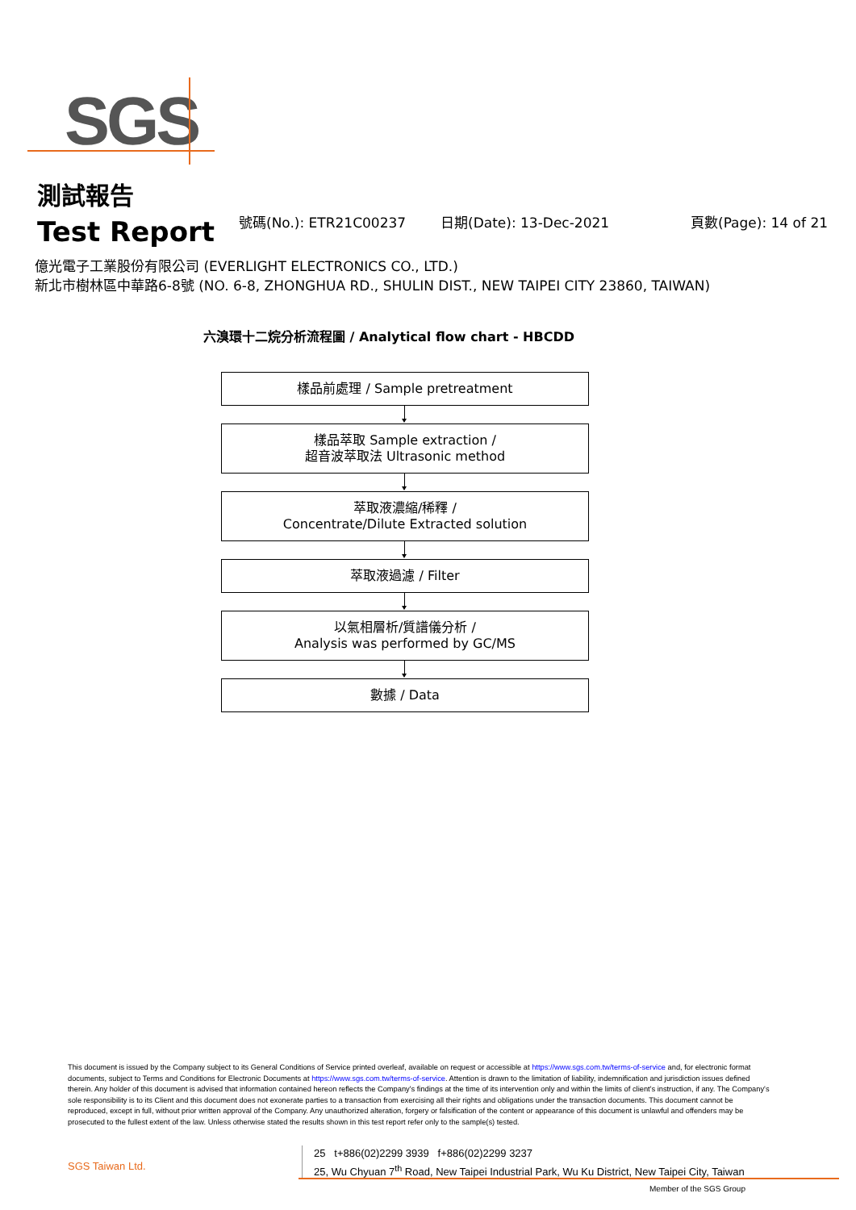SGS
測試報告
Test Report
號碼(No.): ETR21C00237 日期(Date): 13-Dec-2021 頁數(Page): 14 of 21
億光電子工業股份有限公司 (EVERLIGHT ELECTRONICS CO., LTD.)
新北市樹林區中華路6-8號 (NO. 6-8, ZHONGHUA RD., SHULIN DIST., NEW TAIPEI CITY 23860, TAIWAN)
六溴環十二烷分析流程圖 / Analytical flow chart - HBCDD
樣品前處理 / Sample pretreatment
樣品萃取 Sample extraction /
超音波萃取法 Ultrasonic method
萃取液濃縮/稀釋 /
Concentrate/Dilute Extracted solution
萃取液過濾 / Filter
以氣相層析/質譜儀分析 /
Analysis was performed by GC/MS
數據 / Data
This document is issued by the Company subject to its General Conditions of Service printed overleaf, available on request or accessible at https://www.sgs.com.tw/terms-of-service and, for electronic format documents, subject to Terms and Conditions for Electronic Documents at https://www.sgs.com.tw/terms-of-service. Attention is drawn to the limitation of liability, indemnification and jurisdiction issues defined therein. Any holder of this document is advised that information contained hereon reflects the Company's findings at the time of its intervention only and within the limits of client's instruction, if any. The Company's sole responsibility is to its Client and this document does not exonerate parties to a transaction from exercising all their rights and obligations under the transaction documents. This document cannot be reproduced, except in full, without prior written approval of the Company. Any unauthorized alteration, forgery or falsification of the content or appearance of this document is unlawful and offenders may be prosecuted to the fullest extent of the law. Unless otherwise stated the results shown in this test report refer only to the sample(s) tested.
SGS Taiwan Ltd.
25 t+886(02)2299 3939 f+886(02)2299 3237
25, Wu Chyuan 7<sup>th</sup> Road, New Taipei Industrial Park, Wu Ku District, New Taipei City, Taiwan
Member of the SGS Group